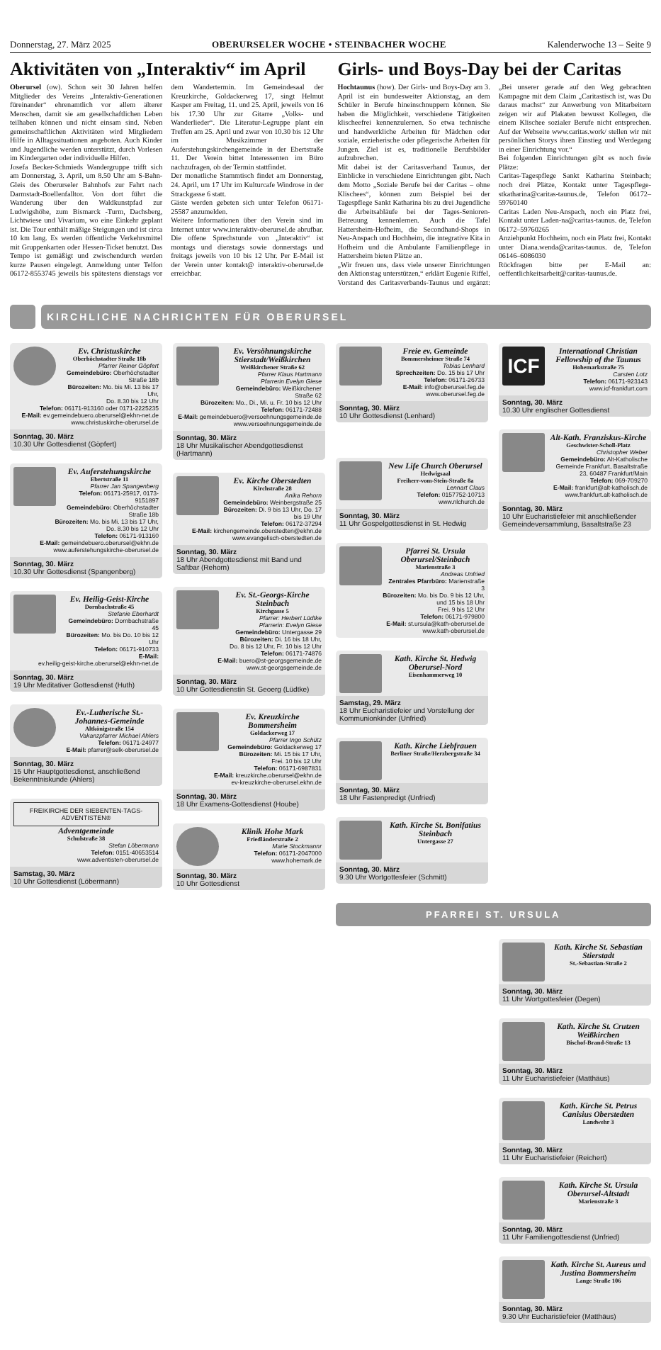Donnerstag, 27. März 2025 OBERURSELER WOCHE • STEINBACHER WOCHE Kalenderwoche 13 – Seite 9
Aktivitäten von „Interaktiv“ im April
Oberursel (ow). Schon seit 30 Jahren helfen Mitglieder des Vereins „Interaktiv-Generationen füreinander“ ehrenamtlich vor allem älterer Menschen, damit sie am gesellschaftlichen Leben teilhaben können und nicht einsam sind. Neben gemeinschaftlichen Aktivitäten wird Mitgliedern Hilfe in Alltagssituationen angeboten. Auch Kinder und Jugendliche werden unterstützt, durch Vorlesen im Kindergarten oder individuelle Hilfen.
Josefa Becker-Schmieds Wandergruppe trifft sich am Donnerstag, 3. April, um 8.50 Uhr am S-Bahn-Gleis des Oberurseler Bahnhofs zur Fahrt nach Darmstadt-Boellenfalltor. Von dort führt die Wanderung über den Waldkunstpfad zur Ludwigshöhe, zum Bismarck -Turm, Dachsberg, Lichtwiese und Vivarium, wo eine Einkehr geplant ist. Die Tour enthält mäßige Steigungen und ist circa 10 km lang. Es werden öffentliche Verkehrsmittel mit Gruppenkarten oder Hessen-Ticket benutzt. Das Tempo ist gemäßigt und zwischendurch werden kurze Pausen eingelegt. Anmeldung unter Telfon 06172-8553745 jeweils bis spätestens dienstags vor dem Wandertermin. Im Gemeindesaal der Kreuzkirche, Goldackerweg 17, singt Helmut Kasper am Freitag, 11. und 25. April, jeweils von 16 bis 17.30 Uhr zur Gitarre „Volks- und Wanderlieder“. Die Literatur-Legruppe plant ein Treffen am 25. April und zwar von 10.30 bis 12 Uhr im Musikzimmer der Auferstehungskirchengemeinde in der Ebertstraße 11. Der Verein bittet Interessenten im Büro nachzufragen, ob der Termin stattfindet.
Der monatliche Stammtisch findet am Donnerstag, 24. April, um 17 Uhr im Kulturcafe Windrose in der Strackgasse 6 statt.
Gäste werden gebeten sich unter Telefon 06171-25587 anzumelden.
Weitere Informationen über den Verein sind im Internet unter www.interaktiv-oberursel.de abrufbar. Die offene Sprechstunde von „Interaktiv“ ist montags und dienstags sowie donnerstags und freitags jeweils von 10 bis 12 Uhr. Per E-Mail ist der Verein unter kontakt@ interaktiv-oberursel.de erreichbar.
Girls- und Boys-Day bei der Caritas
Hochtaunus (how). Der Girls- und Boys-Day am 3. April ist ein bundesweiter Aktionstag, an dem Schüler in Berufe hineinschnuppern können. Sie haben die Möglichkeit, verschiedene Tätigkeiten klischeefrei kennenzulernen. So etwa technische und handwerkliche Arbeiten für Mädchen oder soziale, erzieherische oder pflegerische Arbeiten für Jungen. Ziel ist es, traditionelle Berufsbilder aufzubrechen.
Mit dabei ist der Caritasverband Taunus, der Einblicke in verschiedene Einrichtungen gibt. Nach dem Motto „Soziale Berufe bei der Caritas – ohne Klischees“, können zum Beispiel bei der Tagespflege Sankt Katharina bis zu drei Jugendliche die Arbeitsabläufe bei der Tages-Senioren-Betreuung kennenlernen. Auch die Tafel Hattersheim-Hofheim, die Secondhand-Shops in Neu-Anspach und Hochheim, die integrative Kita in Hofheim und die Ambulante Familienpflege in Hattersheim bieten Plätze an.
„Wir freuen uns, dass viele unserer Einrichtungen den Aktionstag unterstützen,“ erklärt Eugenie Riffel, Vorstand des Caritasverbands-Taunus und ergänzt: „Bei unserer gerade auf den Weg gebrachten Kampagne mit dem Claim „Caritastisch ist, was Du daraus machst“ zur Anwerbung von Mitarbeitern zeigen wir auf Plakaten bewusst Kollegen, die einem Klischee sozialer Berufe nicht entsprechen. Auf der Webseite www.caritas.work/ stellen wir mit persönlichen Storys ihren Einstieg und Werdegang in einer Einrichtung vor.“
Bei folgenden Einrichtungen gibt es noch freie Plätze:
Caritas-Tagespflege Sankt Katharina Steinbach; noch drei Plätze, Kontakt unter Tagespflege-stkatharina@caritas-taunus.de, Telefon 06172–59760140
Caritas Laden Neu-Anspach, noch ein Platz frei, Kontakt unter Laden-na@caritas-taunus. de, Telefon 06172–59760265
Anziehpunkt Hochheim, noch ein Platz frei, Kontakt unter Diana.wenda@caritas-taunus. de, Telefon 06146–6086030
Rückfragen bitte per E-Mail an: oeffentlichkeitsarbeit@caritas-taunus.de.
KIRCHLICHE NACHRICHTEN FÜR OBERURSEL
Ev. Christuskirche
Oberhöchstadter Straße 18b
Pfarrer Reiner Göpfert
Gemeindebüro: Oberhöchstadter Straße 18b
Bürozeiten: Mo. bis Mi. 13 bis 17 Uhr,
Do. 8.30 bis 12 Uhr
Telefon: 06171-913160 oder 0171-2225235
E-Mail: ev.gemeindebuero.oberursel@ekhn-net.de
www.christuskirche-oberursel.de
Sonntag, 30. März
10.30 Uhr Gottesdienst (Göpfert)
Ev. Auferstehungskirche
Ebertstraße 11
Pfarrer Jan Spangenberg
Telefon: 06171-25917, 0173-9151897
Gemeindebüro: Oberhöchstadter Straße 18b
Bürozeiten: Mo. bis Mi. 13 bis 17 Uhr,
Do. 8.30 bis 12 Uhr
Telefon: 06171-913160
E-Mail: gemeindebuero.oberursel@ekhn.de
www.auferstehungskirche-oberursel.de
Sonntag, 30. März
10.30 Uhr Gottesdienst (Spangenberg)
Ev. Heilig-Geist-Kirche
Dornbachstraße 45
Stefanie Eberhardt
Gemeindebüro: Dornbachstraße 45
Bürozeiten: Mo. bis Do. 10 bis 12 Uhr
Telefon: 06171-910733
E-Mail:
ev.heilig-geist-kirche.oberursel@ekhn-net.de
Sonntag, 30. März
19 Uhr Meditativer Gottesdienst (Huth)
Ev.-Lutherische St.-Johannes-Gemeinde
Altkönigstraße 154
Vakanzpfarrer Michael Ahlers
Telefon: 06171-24977
E-Mail: pfarrer@selk-oberursel.de
Sonntag, 30. März
15 Uhr Hauptgottesdienst, anschließend Bekenntniskunde (Ahlers)
FREIKIRCHE DER SIEBENTEN-TAGS-ADVENTISTEN®
Adventgemeinde
Schulstraße 38
Stefan Löbermann
Telefon: 0151-40653514
www.adventisten-oberursel.de
Samstag, 30. März
10 Uhr Gottesdienst (Löbermann)
Ev. Versöhnungskirche Stierstadt/Weißkirchen
Weißkirchener Straße 62
Pfarrer Klaus Hartmann
Pfarrerin Evelyn Giese
Gemeindebüro: Weißkirchener Straße 62
Bürozeiten: Mo., Di., Mi. u. Fr. 10 bis 12 Uhr
Telefon: 06171-72488
E-Mail: gemeindebuero@versoehnungsgemeinde.de
www.versoehnungsgemeinde.de
Sonntag, 30. März
18 Uhr Musikalischer Abendgottesdienst (Hartmann)
Ev. Kirche Oberstedten
Kirchstraße 28
Anika Rehorn
Gemeindebüro: Weinbergstraße 25
Bürozeiten: Di. 9 bis 13 Uhr, Do. 17 bis 19 Uhr
Telefon: 06172-37294
E-Mail: kirchengemeinde.oberstedten@ekhn.de
www.evangelisch-oberstedten.de
Sonntag, 30. März
18 Uhr Abendgottesdienst mit Band und Saftbar (Rehorn)
Ev. St.-Georgs-Kirche Steinbach
Kirchgasse 5
Pfarrer: Herbert Lüdtke
Pfarrerin: Evelyn Giese
Gemeindebüro: Untergasse 29
Bürozeiten: Di. 16 bis 18 Uhr,
Do. 8 bis 12 Uhr, Fr. 10 bis 12 Uhr
Telefon: 06171-74876
E-Mail: buero@st-georgsgemeinde.de
www.st-georgsgemeinde.de
Sonntag, 30. März
10 Uhr Gottesdienstin St. Geoerg (Lüdtke)
Ev. Kreuzkirche Bommersheim
Goldackerweg 17
Pfarrer Ingo Schütz
Gemeindebüro: Goldackerweg 17
Bürozeiten: Mi. 15 bis 17 Uhr,
Frei. 10 bis 12 Uhr
Telefon: 06171-6987831
E-Mail: kreuzkirche.oberursel@ekhn.de
ev-kreuzkirche-oberursel.ekhn.de
Sonntag, 30. März
18 Uhr Examens-Gottesdienst (Hoube)
Klinik Hohe Mark
Friedländerstraße 2
Marie Stockmannr
Telefon: 06171-2047000
www.hohemark.de
Sonntag, 30. März
10 Uhr Gottesdienst
Freie ev. Gemeinde
Bommersheimer Straße 74
Tobias Lenhard
Sprechzeiten: Do. 15 bis 17 Uhr
Telefon: 06171-26733
E-Mail: info@oberursel.feg.de
www.oberursel.feg.de
Sonntag, 30. März
10 Uhr Gottesdienst (Lenhard)
New Life Church Oberursel
Hedwigsaal
Freiherr-vom-Stein-Straße 8a
Lennart Claus
Telefon: 0157752-10713
www.nlchurch.de
Sonntag, 30. März
11 Uhr Gospelgottesdienst in St. Hedwig
Pfarrei St. Ursula Oberursel/Steinbach
Marienstraße 3
Andreas Unfried
Zentrales Pfarrbüro: Marienstraße 3
Bürozeiten: Mo. bis Do. 9 bis 12 Uhr,
und 15 bis 18 Uhr
Frei. 9 bis 12 Uhr
Telefon: 06171-979800
E-Mail: st.ursula@kath-oberursel.de
www.kath-oberursel.de
Kath. Kirche St. Hedwig Oberursel-Nord
Eisenhammerweg 10
Samstag, 29. März
18 Uhr Eucharistiefeier und Vorstellung der Kommunionkinder (Unfried)
Kath. Kirche Liebfrauen
Berliner Straße/Herzbergstraße 34
Sonntag, 30. März
18 Uhr Fastenpredigt (Unfried)
Kath. Kirche St. Bonifatius Steinbach
Untergasse 27
Sonntag, 30. März
9.30 Uhr Wortgottesfeier (Schmitt)
ICF
International Christian Fellowship of the Taunus
Hohemarkstraße 75
Carsten Lotz
Telefon: 06171-923143
www.icf-frankfurt.com
Sonntag, 30. März
10.30 Uhr englischer Gottesdienst
Alt-Kath. Franziskus-Kirche
Geschwister-Scholl-Platz
Christopher Weber
Gemeindebüro: Alt-Katholische Gemeinde Frankfurt, Basaltstraße 23, 60487 Frankfurt/Main
Telefon: 069-709270
E-Mail: frankfurt@alt-katholisch.de
www.frankfurt.alt-katholisch.de
Sonntag, 30. März
10 Uhr Eucharistiefeier mit anschließender Gemeindeversammlung, Basaltstraße 23
PFARREI ST. URSULA
Kath. Kirche St. Sebastian Stierstadt
St.-Sebastian-Straße 2
Sonntag, 30. März
11 Uhr Wortgottesfeier (Degen)
Kath. Kirche St. Crutzen Weißkirchen
Bischof-Brand-Straße 13
Sonntag, 30. März
11 Uhr Eucharistiefeier (Matthäus)
Kath. Kirche St. Petrus Canisius Oberstedten
Landwehr 3
Sonntag, 30. März
11 Uhr Eucharistiefeier (Reichert)
Kath. Kirche St. Ursula Oberursel-Altstadt
Marienstraße 3
Sonntag, 30. März
11 Uhr Familiengottesdienst (Unfried)
Kath. Kirche St. Aureus und Justina Bommersheim
Lange Straße 106
Sonntag, 30. März
9.30 Uhr Eucharistiefeier (Matthäus)